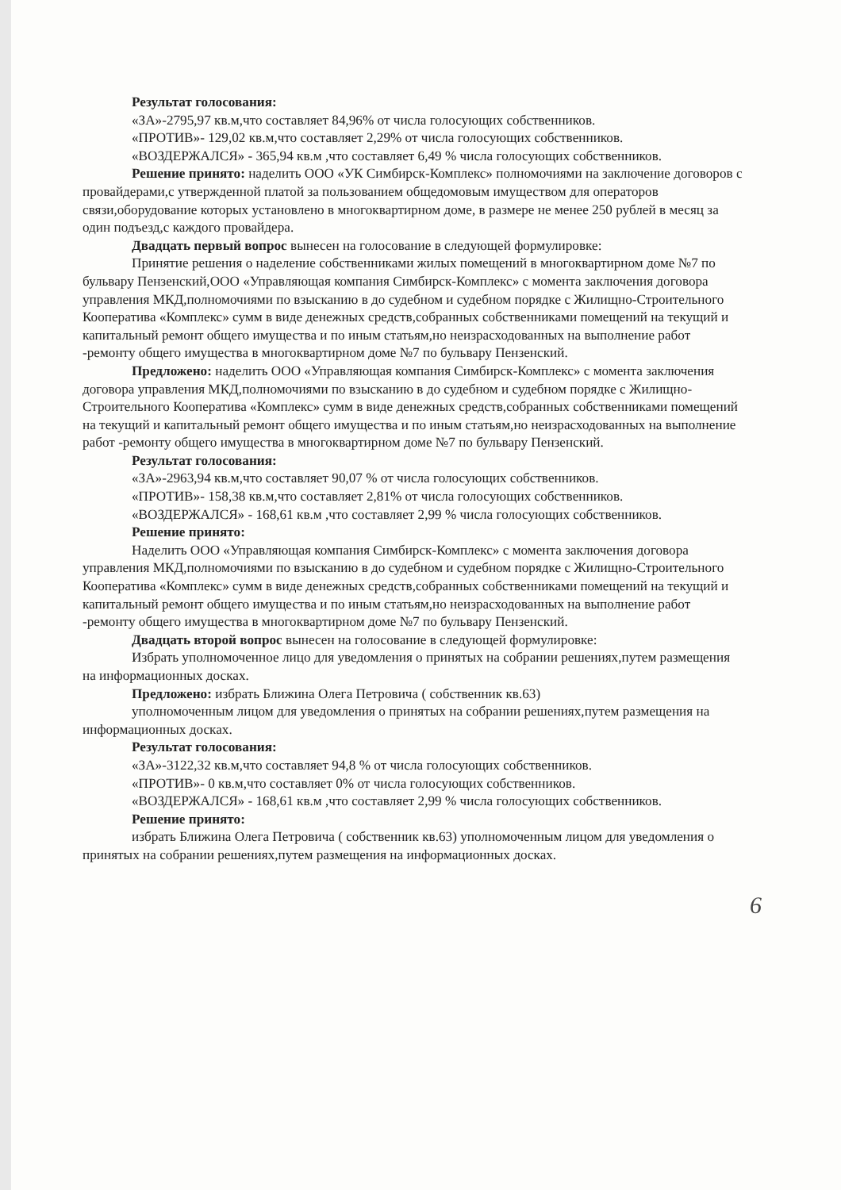Результат голосования:
«ЗА»-2795,97 кв.м,что составляет 84,96% от числа голосующих собственников.
«ПРОТИВ»- 129,02 кв.м,что составляет 2,29% от числа голосующих собственников.
«ВОЗДЕРЖАЛСЯ» - 365,94 кв.м ,что составляет 6,49 % числа голосующих собственников.
Решение принято: наделить ООО «УК Симбирск-Комплекс» полномочиями на заключение договоров с провайдерами,с утвержденной платой за пользованием общедомовым имуществом для операторов связи,оборудование которых установлено в многоквартирном доме, в размере не менее 250 рублей в месяц за один подъезд,с каждого провайдера.
Двадцать первый вопрос вынесен на голосование в следующей формулировке:
Принятие решения о наделение собственниками жилых помещений в многоквартирном доме №7 по бульвару Пензенский,ООО «Управляющая компания Симбирск-Комплекс» с момента заключения договора управления МКД,полномочиями по взысканию в до судебном и судебном порядке с Жилищно-Строительного Кооператива «Комплекс» сумм в виде денежных средств,собранных собственниками помещений на текущий и капитальный ремонт общего имущества и по иным статьям,но неизрасходованных на выполнение работ -ремонту общего имущества в многоквартирном доме №7 по бульвару Пензенский.
Предложено: наделить ООО «Управляющая компания Симбирск-Комплекс» с момента заключения договора управления МКД,полномочиями по взысканию в до судебном и судебном порядке с Жилищно-Строительного Кооператива «Комплекс» сумм в виде денежных средств,собранных собственниками помещений на текущий и капитальный ремонт общего имущества и по иным статьям,но неизрасходованных на выполнение работ -ремонту общего имущества в многоквартирном доме №7 по бульвару Пензенский.
Результат голосования:
«ЗА»-2963,94 кв.м,что составляет 90,07 % от числа голосующих собственников.
«ПРОТИВ»- 158,38 кв.м,что составляет 2,81% от числа голосующих собственников.
«ВОЗДЕРЖАЛСЯ» - 168,61 кв.м ,что составляет 2,99 % числа голосующих собственников.
Решение принято:
Наделить ООО «Управляющая компания Симбирск-Комплекс» с момента заключения договора управления МКД,полномочиями по взысканию в до судебном и судебном порядке с Жилищно-Строительного Кооператива «Комплекс» сумм в виде денежных средств,собранных собственниками помещений на текущий и капитальный ремонт общего имущества и по иным статьям,но неизрасходованных на выполнение работ -ремонту общего имущества в многоквартирном доме №7 по бульвару Пензенский.
Двадцать второй вопрос вынесен на голосование в следующей формулировке:
Избрать уполномоченное лицо для уведомления о принятых на собрании решениях,путем размещения на информационных досках.
Предложено: избрать Ближина Олега Петровича ( собственник кв.63)
уполномоченным лицом для уведомления о принятых на собрании решениях,путем размещения на информационных досках.
Результат голосования:
«ЗА»-3122,32 кв.м,что составляет 94,8 % от числа голосующих собственников.
«ПРОТИВ»- 0 кв.м,что составляет 0% от числа голосующих собственников.
«ВОЗДЕРЖАЛСЯ» - 168,61 кв.м ,что составляет 2,99 % числа голосующих собственников.
Решение принято:
избрать Ближина Олега Петровича ( собственник кв.63) уполномоченным лицом для уведомления о принятых на собрании решениях,путем размещения на информационных досках.
6